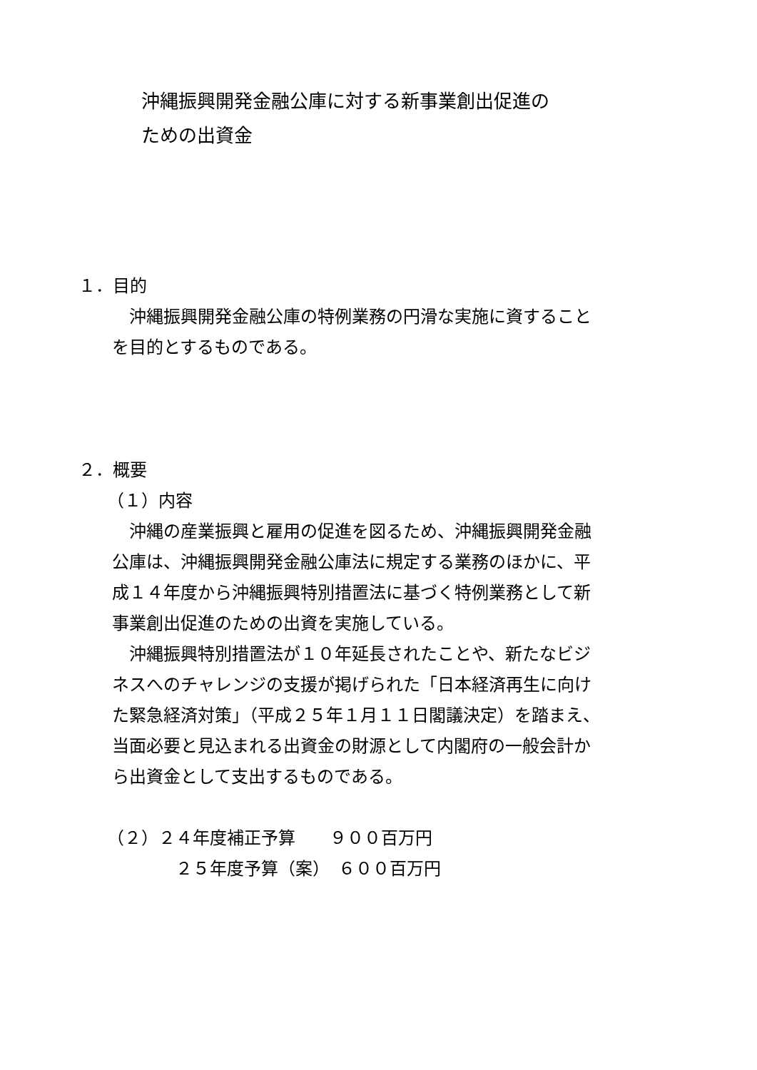沖縄振興開発金融公庫に対する新事業創出促進の
ための出資金
１．目的
　沖縄振興開発金融公庫の特例業務の円滑な実施に資すること
を目的とするものである。
２．概要
（１）内容
　沖縄の産業振興と雇用の促進を図るため、沖縄振興開発金融
公庫は、沖縄振興開発金融公庫法に規定する業務のほかに、平
成１４年度から沖縄振興特別措置法に基づく特例業務として新
事業創出促進のための出資を実施している。
　沖縄振興特別措置法が１０年延長されたことや、新たなビジ
ネスへのチャレンジの支援が掲げられた「日本経済再生に向け
た緊急経済対策」（平成２５年１月１１日閣議決定）を踏まえ、
当面必要と見込まれる出資金の財源として内閣府の一般会計か
ら出資金として支出するものである。
（２）２４年度補正予算　　９００百万円
２５年度予算（案）　６００百万円